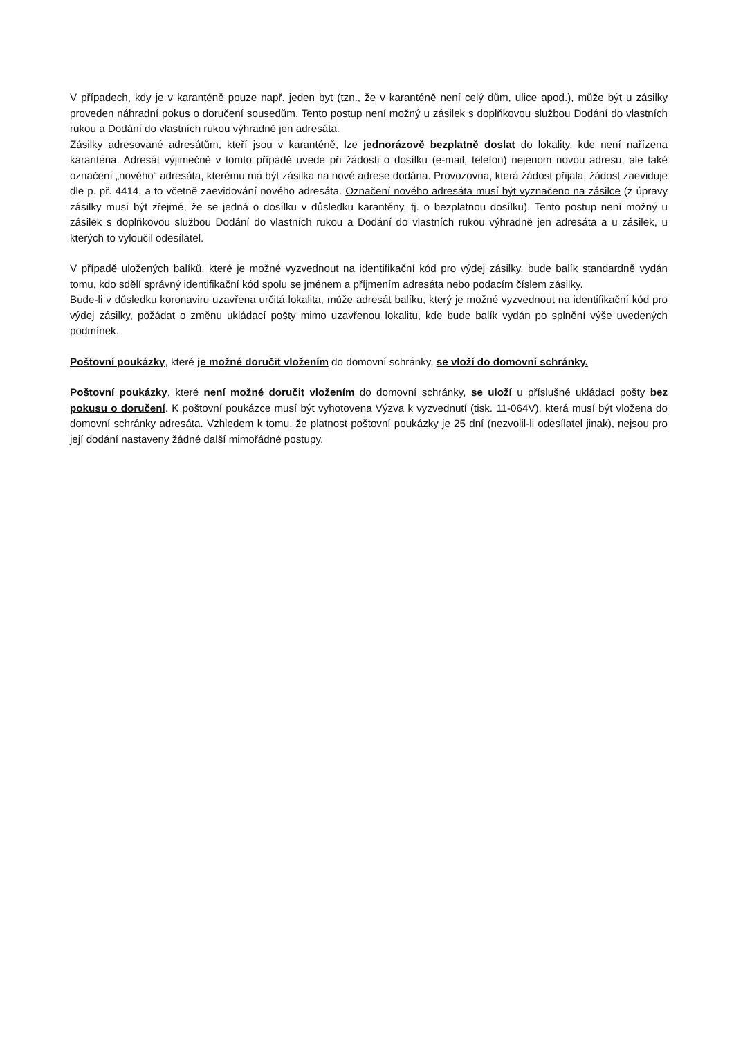V případech, kdy je v karanténě pouze např. jeden byt (tzn., že v karanténě není celý dům, ulice apod.), může být u zásilky proveden náhradní pokus o doručení sousedům. Tento postup není možný u zásilek s doplňkovou službou Dodání do vlastních rukou a Dodání do vlastních rukou výhradně jen adresáta.
Zásilky adresované adresátům, kteří jsou v karanténě, lze jednorázově bezplatně doslat do lokality, kde není nařízena karanténa. Adresát výjimečně v tomto případě uvede při žádosti o dosílku (e-mail, telefon) nejenom novou adresu, ale také označení „nového“ adresáta, kterému má být zásilka na nové adrese dodána. Provozovna, která žádost přijala, žádost zaeviduje dle p. př. 4414, a to včetně zaevidování nového adresáta. Označení nového adresáta musí být vyznačeno na zásilce (z úpravy zásilky musí být zřejmé, že se jedná o dosílku v důsledku karantény, tj. o bezplatnou dosílku). Tento postup není možný u zásilek s doplňkovou službou Dodání do vlastních rukou a Dodání do vlastních rukou výhradně jen adresáta a u zásilek, u kterých to vyloučil odesílatel.
V případě uložených balíků, které je možné vyzvednout na identifikační kód pro výdej zásilky, bude balík standardně vydán tomu, kdo sdělí správný identifikační kód spolu se jménem a příjmením adresáta nebo podacím číslem zásilky.
Bude-li v důsledku koronaviru uzavřena určitá lokalita, může adresát balíku, který je možné vyzvednout na identifikační kód pro výdej zásilky, požádat o změnu ukládací pošty mimo uzavřenou lokalitu, kde bude balík vydán po splnění výše uvedených podmínek.
Poštovní poukázky, které je možné doručit vložením do domovní schránky, se vloží do domovní schránky.
Poštovní poukázky, které není možné doručit vložením do domovní schránky, se uloží u příslušné ukládací pošty bez pokusu o doručení. K poštovní poukázce musí být vyhotovena Výzva k vyzvednutí (tisk. 11-064V), která musí být vložena do domovní schránky adresáta. Vzhledem k tomu, že platnost poštovní poukázky je 25 dní (nezvolil-li odesílatel jinak), nejsou pro její dodání nastaveny žádné další mimořádné postupy.